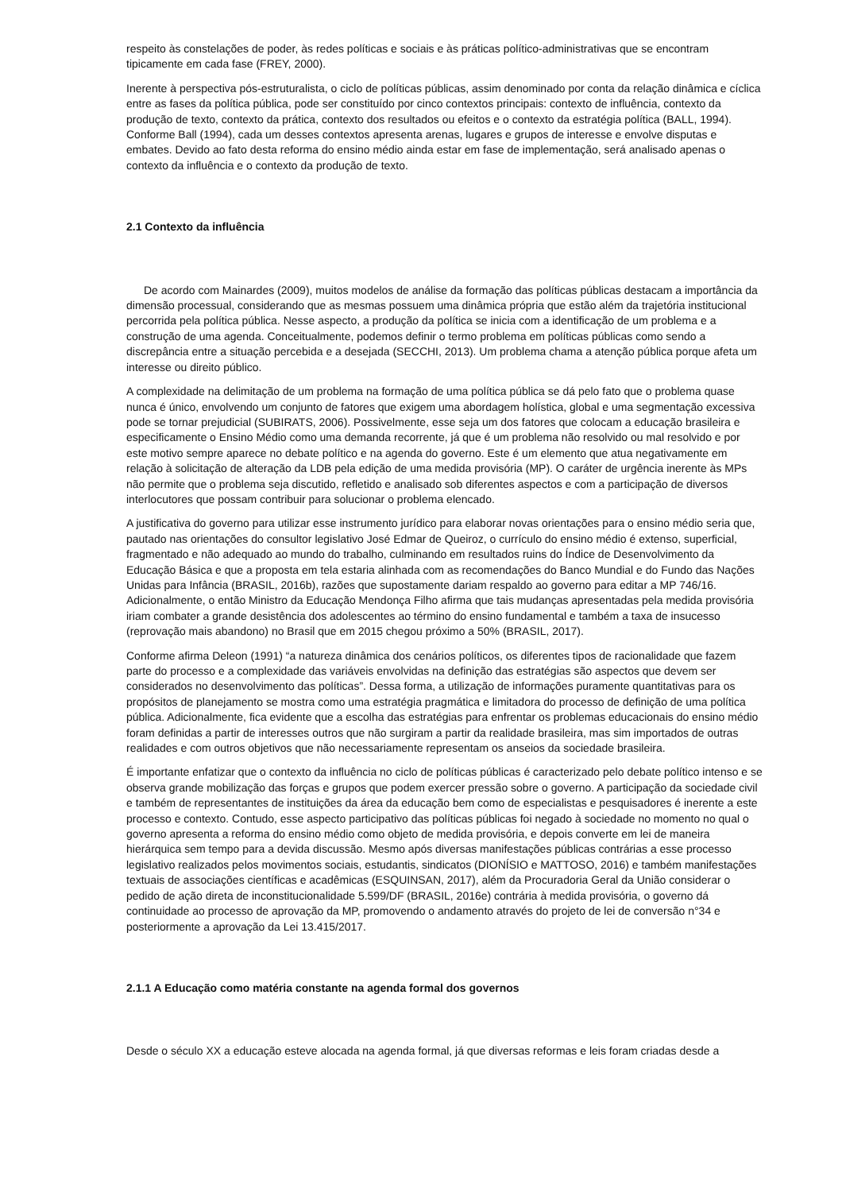respeito às constelações de poder, às redes políticas e sociais e às práticas político-administrativas que se encontram tipicamente em cada fase (FREY, 2000).
Inerente à perspectiva pós-estruturalista, o ciclo de políticas públicas, assim denominado por conta da relação dinâmica e cíclica entre as fases da política pública, pode ser constituído por cinco contextos principais: contexto de influência, contexto da produção de texto, contexto da prática, contexto dos resultados ou efeitos e o contexto da estratégia política (BALL, 1994). Conforme Ball (1994), cada um desses contextos apresenta arenas, lugares e grupos de interesse e envolve disputas e embates. Devido ao fato desta reforma do ensino médio ainda estar em fase de implementação, será analisado apenas o contexto da influência e o contexto da produção de texto.
2.1 Contexto da influência
De acordo com Mainardes (2009), muitos modelos de análise da formação das políticas públicas destacam a importância da dimensão processual, considerando que as mesmas possuem uma dinâmica própria que estão além da trajetória institucional percorrida pela política pública. Nesse aspecto, a produção da política se inicia com a identificação de um problema e a construção de uma agenda. Conceitualmente, podemos definir o termo problema em políticas públicas como sendo a discrepância entre a situação percebida e a desejada (SECCHI, 2013). Um problema chama a atenção pública porque afeta um interesse ou direito público.
A complexidade na delimitação de um problema na formação de uma política pública se dá pelo fato que o problema quase nunca é único, envolvendo um conjunto de fatores que exigem uma abordagem holística, global e uma segmentação excessiva pode se tornar prejudicial (SUBIRATS, 2006). Possivelmente, esse seja um dos fatores que colocam a educação brasileira e especificamente o Ensino Médio como uma demanda recorrente, já que é um problema não resolvido ou mal resolvido e por este motivo sempre aparece no debate político e na agenda do governo. Este é um elemento que atua negativamente em relação à solicitação de alteração da LDB pela edição de uma medida provisória (MP). O caráter de urgência inerente às MPs não permite que o problema seja discutido, refletido e analisado sob diferentes aspectos e com a participação de diversos interlocutores que possam contribuir para solucionar o problema elencado.
A justificativa do governo para utilizar esse instrumento jurídico para elaborar novas orientações para o ensino médio seria que, pautado nas orientações do consultor legislativo José Edmar de Queiroz, o currículo do ensino médio é extenso, superficial, fragmentado e não adequado ao mundo do trabalho, culminando em resultados ruins do Índice de Desenvolvimento da Educação Básica e que a proposta em tela estaria alinhada com as recomendações do Banco Mundial e do Fundo das Nações Unidas para Infância (BRASIL, 2016b), razões que supostamente dariam respaldo ao governo para editar a MP 746/16. Adicionalmente, o então Ministro da Educação Mendonça Filho afirma que tais mudanças apresentadas pela medida provisória iriam combater a grande desistência dos adolescentes ao término do ensino fundamental e também a taxa de insucesso (reprovação mais abandono) no Brasil que em 2015 chegou próximo a 50% (BRASIL, 2017).
Conforme afirma Deleon (1991) “a natureza dinâmica dos cenários políticos, os diferentes tipos de racionalidade que fazem parte do processo e a complexidade das variáveis envolvidas na definição das estratégias são aspectos que devem ser considerados no desenvolvimento das políticas”. Dessa forma, a utilização de informações puramente quantitativas para os propósitos de planejamento se mostra como uma estratégia pragmática e limitadora do processo de definição de uma política pública. Adicionalmente, fica evidente que a escolha das estratégias para enfrentar os problemas educacionais do ensino médio foram definidas a partir de interesses outros que não surgiram a partir da realidade brasileira, mas sim importados de outras realidades e com outros objetivos que não necessariamente representam os anseios da sociedade brasileira.
É importante enfatizar que o contexto da influência no ciclo de políticas públicas é caracterizado pelo debate político intenso e se observa grande mobilização das forças e grupos que podem exercer pressão sobre o governo. A participação da sociedade civil e também de representantes de instituições da área da educação bem como de especialistas e pesquisadores é inerente a este processo e contexto. Contudo, esse aspecto participativo das políticas públicas foi negado à sociedade no momento no qual o governo apresenta a reforma do ensino médio como objeto de medida provisória, e depois converte em lei de maneira hierárquica sem tempo para a devida discussão. Mesmo após diversas manifestações públicas contrárias a esse processo legislativo realizados pelos movimentos sociais, estudantis, sindicatos (DIONÍSIO e MATTOSO, 2016) e também manifestações textuais de associações científicas e acadêmicas (ESQUINSAN, 2017), além da Procuradoria Geral da União considerar o pedido de ação direta de inconstitucionalidade 5.599/DF (BRASIL, 2016e) contrária à medida provisória, o governo dá continuidade ao processo de aprovação da MP, promovendo o andamento através do projeto de lei de conversão n°34 e posteriormente a aprovação da Lei 13.415/2017.
2.1.1 A Educação como matéria constante na agenda formal dos governos
Desde o século XX a educação esteve alocada na agenda formal, já que diversas reformas e leis foram criadas desde a